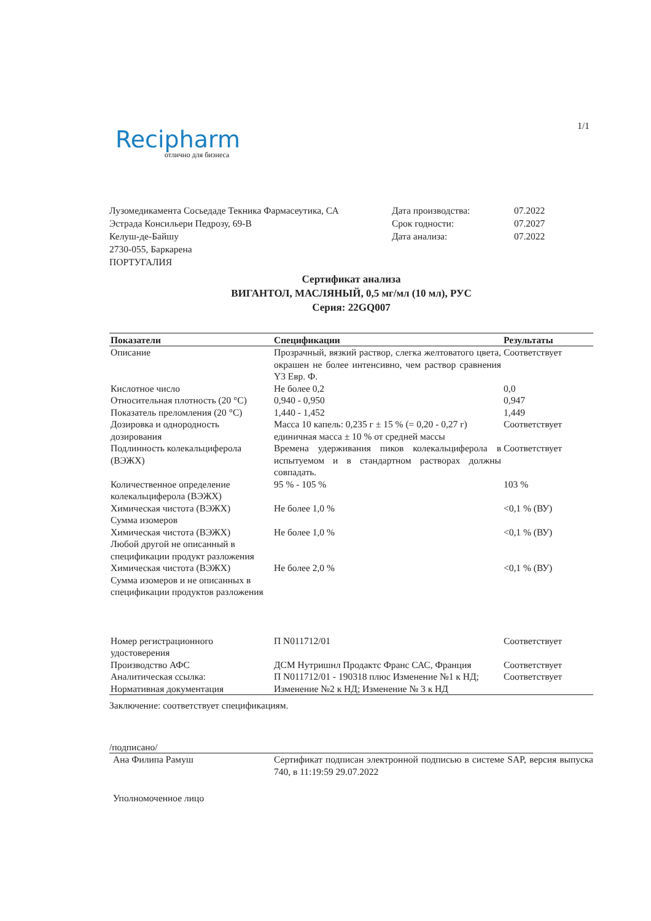1/1
Recipharm
отлично для бизнеса
Лузомедикамента Сосьедаде Текника Фармасеутика, СА
Эстрада Консильери Педрозу, 69-В
Келуш-де-Байшу
2730-055, Баркарена
ПОРТУГАЛИЯ
Дата производства: 07.2022
Срок годности: 07.2027
Дата анализа: 07.2022
Сертификат анализа
ВИГАНТОЛ, МАСЛЯНЫЙ, 0,5 мг/мл (10 мл), РУС
Серия: 22GQ007
| Показатели | Спецификации | Результаты |
| --- | --- | --- |
| Описание | Прозрачный, вязкий раствор, слегка желтоватого цвета, окрашен не более интенсивно, чем раствор сравнения Y3 Евр. Ф. | Соответствует |
| Кислотное число | Не более 0,2 | 0,0 |
| Относительная плотность (20 °C) | 0,940 - 0,950 | 0,947 |
| Показатель преломления (20 °C) | 1,440 - 1,452 | 1,449 |
| Дозировка и однородность дозирования | Масса 10 капель: 0,235 г ± 15 % (= 0,20 - 0,27 г) единичная масса ± 10 % от средней массы | Соответствует |
| Подлинность колекальциферола (ВЭЖХ) | Времена удерживания пиков колекальциферола в испытуемом и в стандартном растворах должны совпадать. | Соответствует |
| Количественное определение колекальциферола (ВЭЖХ) | 95 % - 105 % | 103 % |
| Химическая чистота (ВЭЖХ) Сумма изомеров | Не более 1,0 % | <0,1 % (ВУ) |
| Химическая чистота (ВЭЖХ) Любой другой не описанный в спецификации продукт разложения | Не более 1,0 % | <0,1 % (ВУ) |
| Химическая чистота (ВЭЖХ) Сумма изомеров и не описанных в спецификации продуктов разложения | Не более 2,0 % | <0,1 % (ВУ) |
| Номер регистрационного удостоверения | П N011712/01 | Соответствует |
| Производство АФС | ДСМ Нутришнл Продактс Франс САС, Франция | Соответствует |
| Аналитическая ссылка: Нормативная документация | П N011712/01 - 190318 плюс Изменение №1 к НД; Изменение №2 к НД; Изменение № 3 к НД | Соответствует |
Заключение: соответствует спецификациям.
/подписано/
Ана Филипа Рамуш Сертификат подписан электронной подписью в системе SAP, версия выпуска 740, в 11:19:59 29.07.2022
Уполномоченное лицо